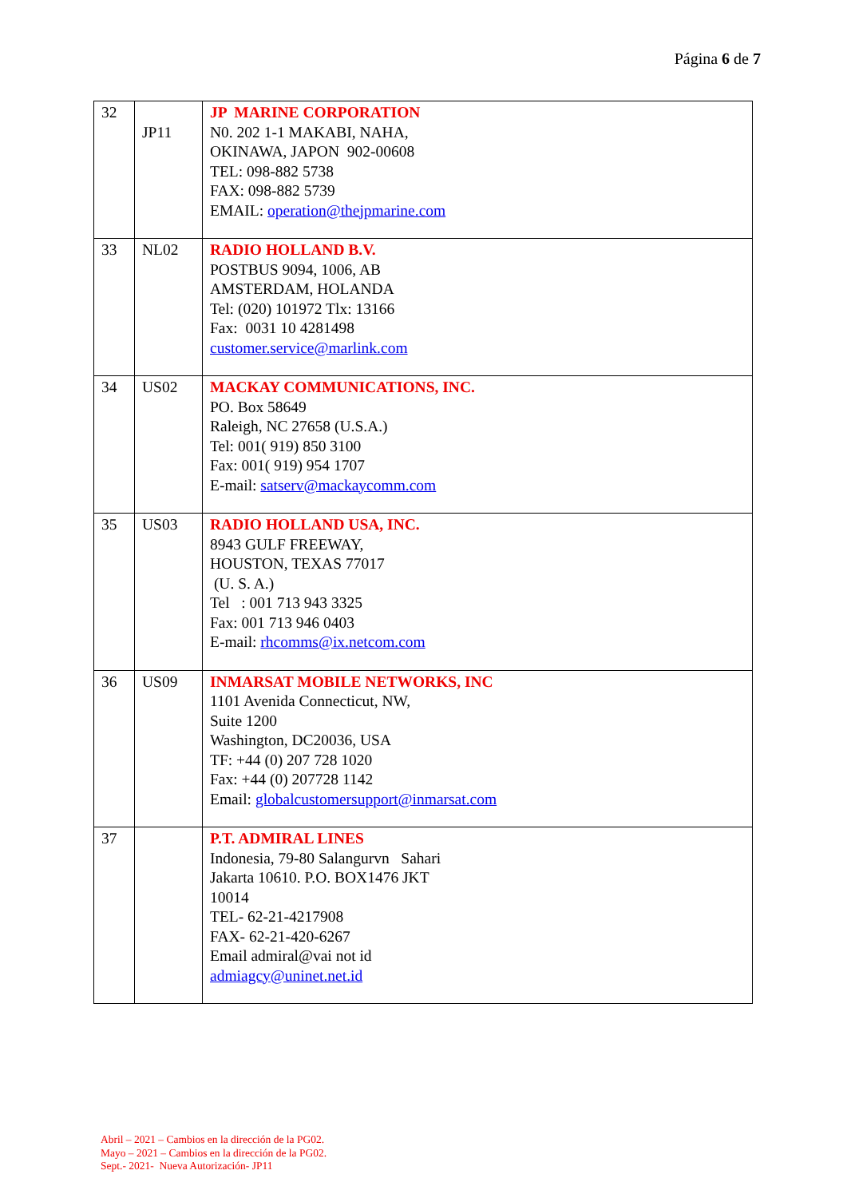Página 6 de 7
| 32 | JP11 | JP MARINE CORPORATION N0. 202 1-1 MAKABI, NAHA, OKINAWA, JAPON 902-00608 TEL: 098-882 5738 FAX: 098-882 5739 EMAIL: operation@thejpmarine.com |
| 33 | NL02 | RADIO HOLLAND B.V. POSTBUS 9094, 1006, AB AMSTERDAM, HOLANDA Tel: (020) 101972 Tlx: 13166 Fax: 0031 10 4281498 customer.service@marlink.com |
| 34 | US02 | MACKAY COMMUNICATIONS, INC. PO. Box 58649 Raleigh, NC 27658 (U.S.A.) Tel: 001( 919) 850 3100 Fax: 001( 919) 954 1707 E-mail: satserv@mackaycomm.com |
| 35 | US03 | RADIO HOLLAND USA, INC. 8943 GULF FREEWAY, HOUSTON, TEXAS 77017 (U. S. A.) Tel : 001 713 943 3325 Fax: 001 713 946 0403 E-mail: rhcomms@ix.netcom.com |
| 36 | US09 | INMARSAT MOBILE NETWORKS, INC 1101 Avenida Connecticut, NW, Suite 1200 Washington, DC20036, USA TF: +44 (0) 207 728 1020 Fax: +44 (0) 207728 1142 Email: globalcustomersupport@inmarsat.com |
| 37 | | P.T. ADMIRAL LINES Indonesia, 79-80 Salangurvn Sahari Jakarta 10610. P.O. BOX1476 JKT 10014 TEL- 62-21-4217908 FAX- 62-21-420-6267 Email admiral@vai not id admiagcy@uninet.net.id |
Abril – 2021 – Cambios en la dirección de la PG02.
Mayo – 2021 – Cambios en la dirección de la PG02.
Sept.- 2021- Nueva Autorización- JP11